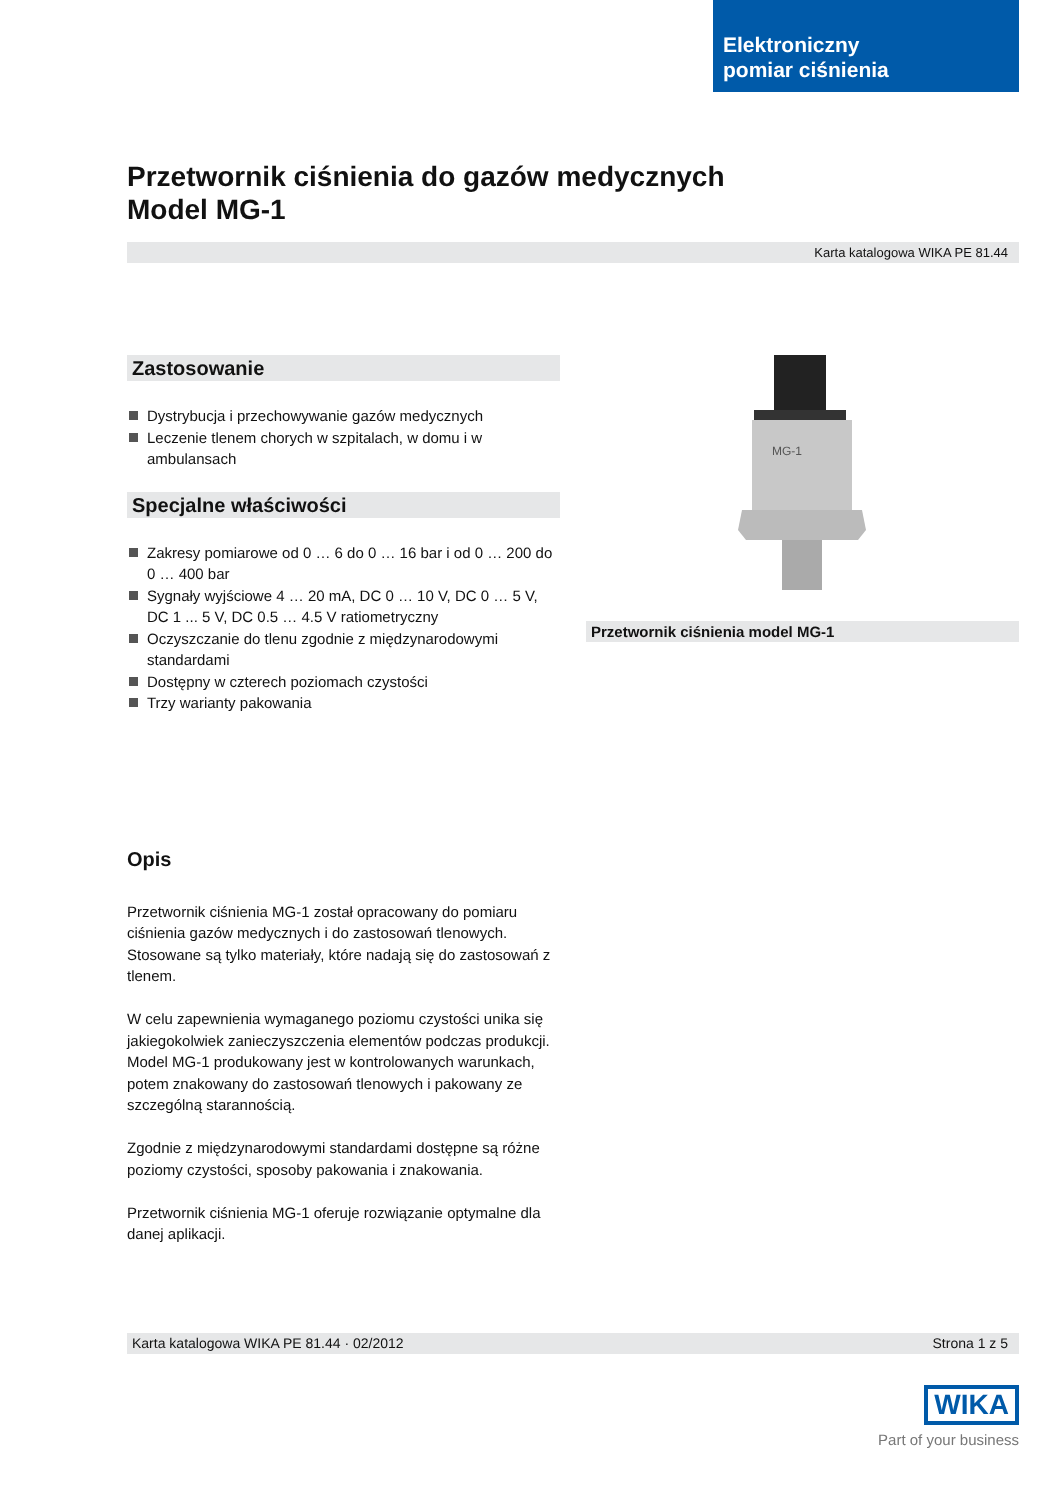Elektroniczny
pomiar ciśnienia
Przetwornik ciśnienia do gazów medycznych
Model MG-1
Karta katalogowa WIKA PE 81.44
Zastosowanie
Dystrybucja i przechowywanie gazów medycznych
Leczenie tlenem chorych w szpitalach, w domu i w ambulansach
Specjalne właściwości
Zakresy pomiarowe od 0 … 6 do 0 … 16 bar i od 0 … 200 do 0 … 400 bar
Sygnały wyjściowe 4 … 20 mA, DC 0 … 10 V, DC 0 … 5 V, DC 1 ... 5 V, DC 0.5 … 4.5 V ratiometryczny
Oczyszczanie do tlenu zgodnie z międzynarodowymi standardami
Dostępny w czterech poziomach czystości
Trzy warianty pakowania
Opis
Przetwornik ciśnienia MG-1 został opracowany do pomiaru ciśnienia gazów medycznych i do zastosowań tlenowych. Stosowane są tylko materiały, które nadają się do zastosowań z tlenem.
W celu zapewnienia wymaganego poziomu czystości unika się jakiegokolwiek zanieczyszczenia elementów podczas produkcji. Model MG-1 produkowany jest w kontrolowanych warunkach, potem znakowany do zastosowań tlenowych i pakowany ze szczególną starannością.
Zgodnie z międzynarodowymi standardami dostępne są różne poziomy czystości, sposoby pakowania i znakowania.
Przetwornik ciśnienia MG-1 oferuje rozwiązanie optymalne dla danej aplikacji.
MG-1
Przetwornik ciśnienia model MG-1
Karta katalogowa WIKA PE 81.44 · 02/2012 Strona 1 z 5
WIKA
Part of your business